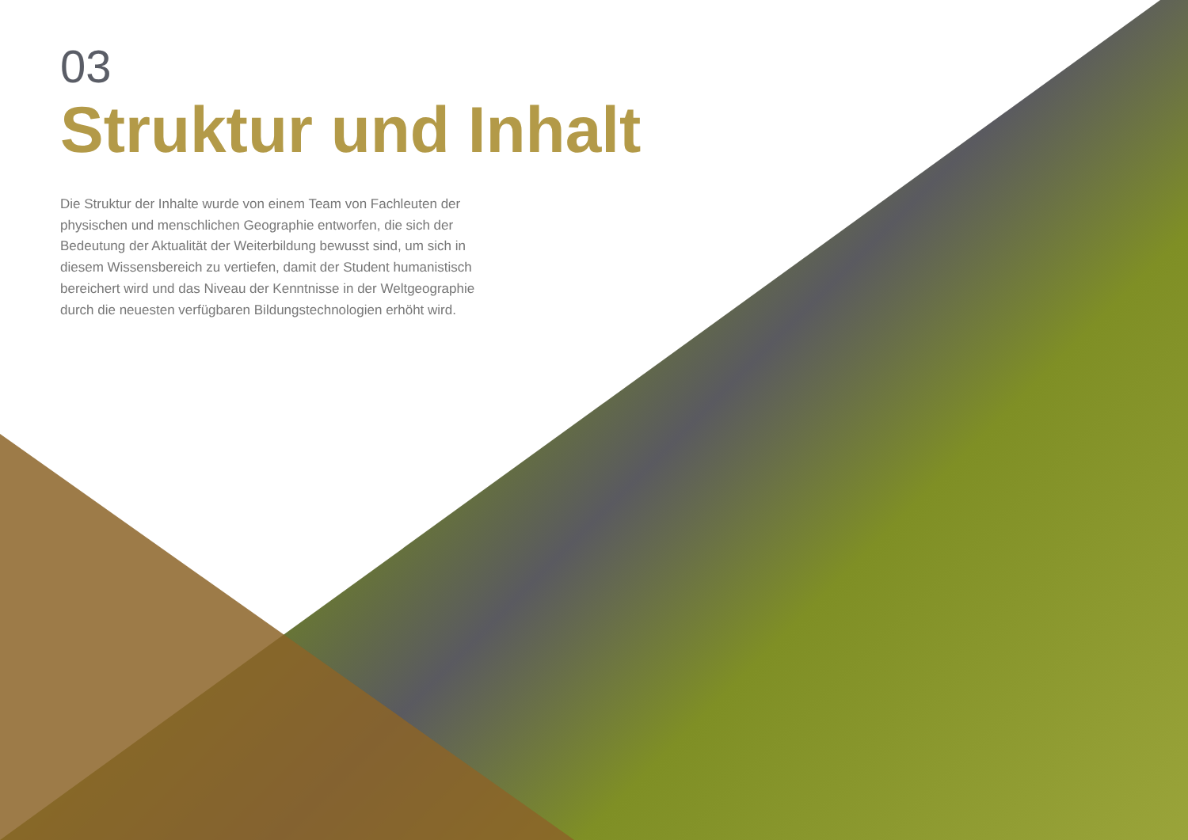03
Struktur und Inhalt
Die Struktur der Inhalte wurde von einem Team von Fachleuten der physischen und menschlichen Geographie entworfen, die sich der Bedeutung der Aktualität der Weiterbildung bewusst sind, um sich in diesem Wissensbereich zu vertiefen, damit der Student humanistisch bereichert wird und das Niveau der Kenntnisse in der Weltgeographie durch die neuesten verfügbaren Bildungstechnologien erhöht wird.